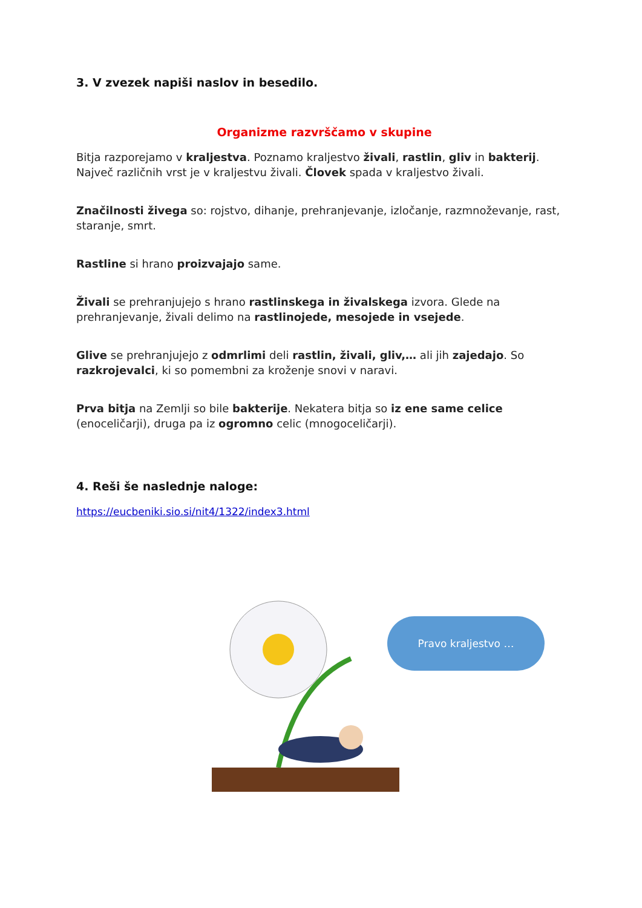3. V zvezek napiši naslov in besedilo.
Organizme razvrščamo v skupine
Bitja razporejamo v kraljestva. Poznamo kraljestvo živali, rastlin, gliv in bakterij. Največ različnih vrst je v kraljestvu živali. Človek spada v kraljestvo živali.
Značilnosti živega so: rojstvo, dihanje, prehranjevanje, izločanje, razmnoževanje, rast, staranje, smrt.
Rastline si hrano proizvajajo same.
Živali se prehranjujejo s hrano rastlinskega in živalskega izvora. Glede na prehranjevanje, živali delimo na rastlinojede, mesojede in vsejede.
Glive se prehranjujejo z odmrlimi deli rastlin, živali, gliv,… ali jih zajedajo. So razkrojevalci, ki so pomembni za kroženje snovi v naravi.
Prva bitja na Zemlji so bile bakterije. Nekatera bitja so iz ene same celice (enoceličarji), druga pa iz ogromno celic (mnogoceličarji).
4. Reši še naslednje naloge:
https://eucbeniki.sio.si/nit4/1322/index3.html
Pravo kraljestvo …